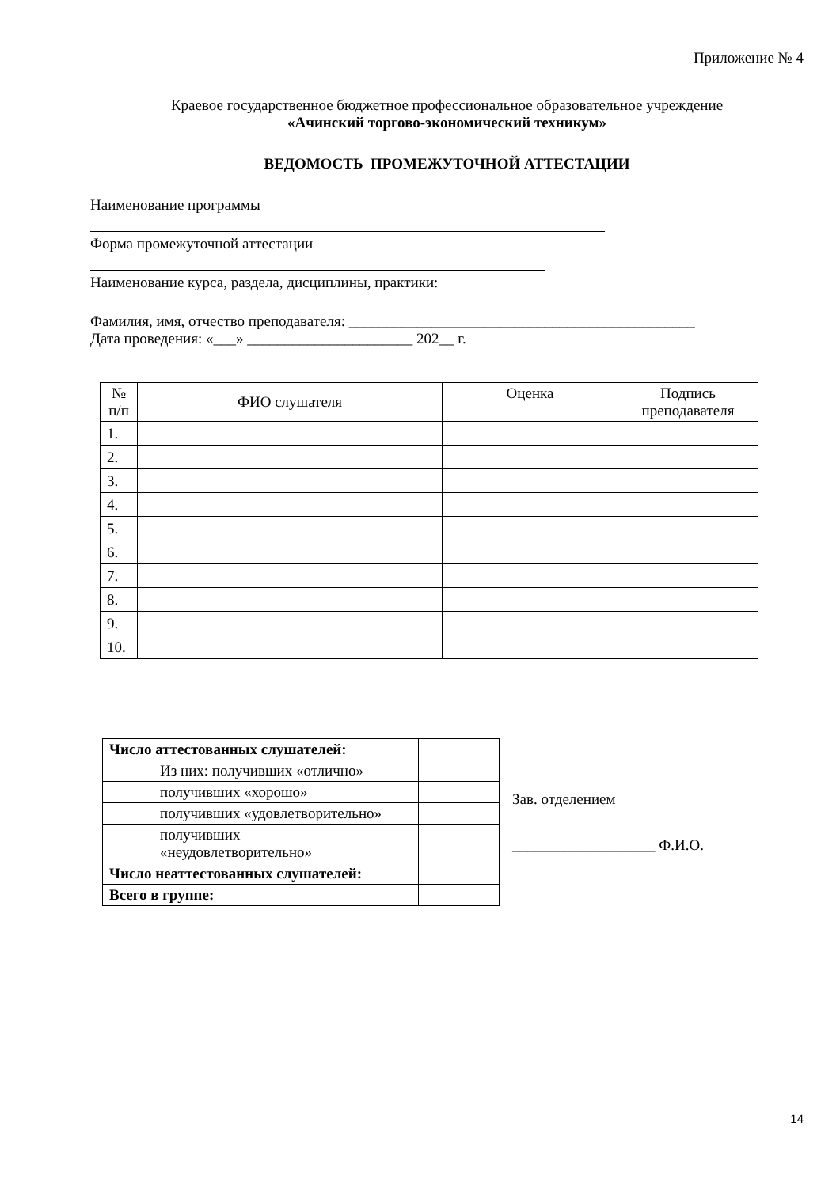Приложение № 4
Краевое государственное бюджетное профессиональное образовательное учреждение
«Ачинский торгово-экономический техникум»
ВЕДОМОСТЬ ПРОМЕЖУТОЧНОЙ АТТЕСТАЦИИ
Наименование программы
Форма промежуточной аттестации
Наименование курса, раздела, дисциплины, практики:
Фамилия, имя, отчество преподавателя: ______________________________________________
Дата проведения: «___» ______________________ 202__ г.
| № п/п | ФИО слушателя | Оценка | Подпись преподавателя |
| --- | --- | --- | --- |
| 1. | | | |
| 2. | | | |
| 3. | | | |
| 4. | | | |
| 5. | | | |
| 6. | | | |
| 7. | | | |
| 8. | | | |
| 9. | | | |
| 10. | | | |
| Число аттестованных слушателей: | |
| Из них: получивших «отлично» | |
| получивших «хорошо» | |
| получивших «удовлетворительно» | |
| получивших «неудовлетворительно» | |
| Число неаттестованных слушателей: | |
| Всего в группе: | |
Зав. отделением
___________________ Ф.И.О.
14